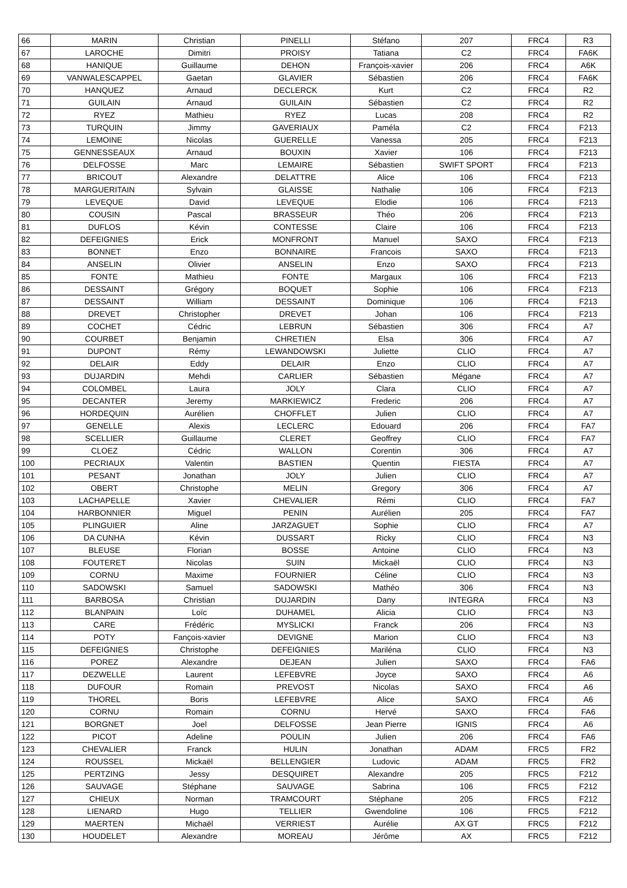| 66 | MARIN | Christian | PINELLI | Stéfano | 207 | FRC4 | R3 |
| 67 | LAROCHE | Dimitri | PROISY | Tatiana | C2 | FRC4 | FA6K |
| 68 | HANIQUE | Guillaume | DEHON | François-xavier | 206 | FRC4 | A6K |
| 69 | VANWALESCAPPEL | Gaetan | GLAVIER | Sébastien | 206 | FRC4 | FA6K |
| 70 | HANQUEZ | Arnaud | DECLERCK | Kurt | C2 | FRC4 | R2 |
| 71 | GUILAIN | Arnaud | GUILAIN | Sébastien | C2 | FRC4 | R2 |
| 72 | RYEZ | Mathieu | RYEZ | Lucas | 208 | FRC4 | R2 |
| 73 | TURQUIN | Jimmy | GAVERIAUX | Paméla | C2 | FRC4 | F213 |
| 74 | LEMOINE | Nicolas | GUERELLE | Vanessa | 205 | FRC4 | F213 |
| 75 | GENNESSEAUX | Arnaud | BOUXIN | Xavier | 106 | FRC4 | F213 |
| 76 | DELFOSSE | Marc | LEMAIRE | Sébastien | SWIFT SPORT | FRC4 | F213 |
| 77 | BRICOUT | Alexandre | DELATTRE | Alice | 106 | FRC4 | F213 |
| 78 | MARGUERITAIN | Sylvain | GLAISSE | Nathalie | 106 | FRC4 | F213 |
| 79 | LEVEQUE | David | LEVEQUE | Elodie | 106 | FRC4 | F213 |
| 80 | COUSIN | Pascal | BRASSEUR | Théo | 206 | FRC4 | F213 |
| 81 | DUFLOS | Kévin | CONTESSE | Claire | 106 | FRC4 | F213 |
| 82 | DEFEIGNIES | Erick | MONFRONT | Manuel | SAXO | FRC4 | F213 |
| 83 | BONNET | Enzo | BONNAIRE | Francois | SAXO | FRC4 | F213 |
| 84 | ANSELIN | Olivier | ANSELIN | Enzo | SAXO | FRC4 | F213 |
| 85 | FONTE | Mathieu | FONTE | Margaux | 106 | FRC4 | F213 |
| 86 | DESSAINT | Grégory | BOQUET | Sophie | 106 | FRC4 | F213 |
| 87 | DESSAINT | William | DESSAINT | Dominique | 106 | FRC4 | F213 |
| 88 | DREVET | Christopher | DREVET | Johan | 106 | FRC4 | F213 |
| 89 | COCHET | Cédric | LEBRUN | Sébastien | 306 | FRC4 | A7 |
| 90 | COURBET | Benjamin | CHRETIEN | Elsa | 306 | FRC4 | A7 |
| 91 | DUPONT | Rémy | LEWANDOWSKI | Juliette | CLIO | FRC4 | A7 |
| 92 | DELAIR | Eddy | DELAIR | Enzo | CLIO | FRC4 | A7 |
| 93 | DUJARDIN | Mehdi | CARLIER | Sébastien | Mégane | FRC4 | A7 |
| 94 | COLOMBEL | Laura | JOLY | Clara | CLIO | FRC4 | A7 |
| 95 | DECANTER | Jeremy | MARKIEWICZ | Frederic | 206 | FRC4 | A7 |
| 96 | HORDEQUIN | Aurélien | CHOFFLET | Julien | CLIO | FRC4 | A7 |
| 97 | GENELLE | Alexis | LECLERC | Edouard | 206 | FRC4 | FA7 |
| 98 | SCELLIER | Guillaume | CLERET | Geoffrey | CLIO | FRC4 | FA7 |
| 99 | CLOEZ | Cédric | WALLON | Corentin | 306 | FRC4 | A7 |
| 100 | PECRIAUX | Valentin | BASTIEN | Quentin | FIESTA | FRC4 | A7 |
| 101 | PESANT | Jonathan | JOLY | Julien | CLIO | FRC4 | A7 |
| 102 | OBERT | Christophe | MELIN | Gregory | 306 | FRC4 | A7 |
| 103 | LACHAPELLE | Xavier | CHEVALIER | Rémi | CLIO | FRC4 | FA7 |
| 104 | HARBONNIER | Miguel | PENIN | Aurélien | 205 | FRC4 | FA7 |
| 105 | PLINGUIER | Aline | JARZAGUET | Sophie | CLIO | FRC4 | A7 |
| 106 | DA CUNHA | Kévin | DUSSART | Ricky | CLIO | FRC4 | N3 |
| 107 | BLEUSE | Florian | BOSSE | Antoine | CLIO | FRC4 | N3 |
| 108 | FOUTERET | Nicolas | SUIN | Mickaël | CLIO | FRC4 | N3 |
| 109 | CORNU | Maxime | FOURNIER | Céline | CLIO | FRC4 | N3 |
| 110 | SADOWSKI | Samuel | SADOWSKI | Mathéo | 306 | FRC4 | N3 |
| 111 | BARBOSA | Christian | DUJARDIN | Dany | INTEGRA | FRC4 | N3 |
| 112 | BLANPAIN | Loïc | DUHAMEL | Alicia | CLIO | FRC4 | N3 |
| 113 | CARE | Frédéric | MYSLICKI | Franck | 206 | FRC4 | N3 |
| 114 | POTY | Fançois-xavier | DEVIGNE | Marion | CLIO | FRC4 | N3 |
| 115 | DEFEIGNIES | Christophe | DEFEIGNIES | Mariléna | CLIO | FRC4 | N3 |
| 116 | POREZ | Alexandre | DEJEAN | Julien | SAXO | FRC4 | FA6 |
| 117 | DEZWELLE | Laurent | LEFEBVRE | Joyce | SAXO | FRC4 | A6 |
| 118 | DUFOUR | Romain | PREVOST | Nicolas | SAXO | FRC4 | A6 |
| 119 | THOREL | Boris | LEFEBVRE | Alice | SAXO | FRC4 | A6 |
| 120 | CORNU | Romain | CORNU | Hervé | SAXO | FRC4 | FA6 |
| 121 | BORGNET | Joel | DELFOSSE | Jean Pierre | IGNIS | FRC4 | A6 |
| 122 | PICOT | Adeline | POULIN | Julien | 206 | FRC4 | FA6 |
| 123 | CHEVALIER | Franck | HULIN | Jonathan | ADAM | FRC5 | FR2 |
| 124 | ROUSSEL | Mickaël | BELLENGIER | Ludovic | ADAM | FRC5 | FR2 |
| 125 | PERTZING | Jessy | DESQUIRET | Alexandre | 205 | FRC5 | F212 |
| 126 | SAUVAGE | Stéphane | SAUVAGE | Sabrina | 106 | FRC5 | F212 |
| 127 | CHIEUX | Norman | TRAMCOURT | Stéphane | 205 | FRC5 | F212 |
| 128 | LIENARD | Hugo | TELLIER | Gwendoline | 106 | FRC5 | F212 |
| 129 | MAERTEN | Michaël | VERRIEST | Aurélie | AX GT | FRC5 | F212 |
| 130 | HOUDELET | Alexandre | MOREAU | Jérôme | AX | FRC5 | F212 |